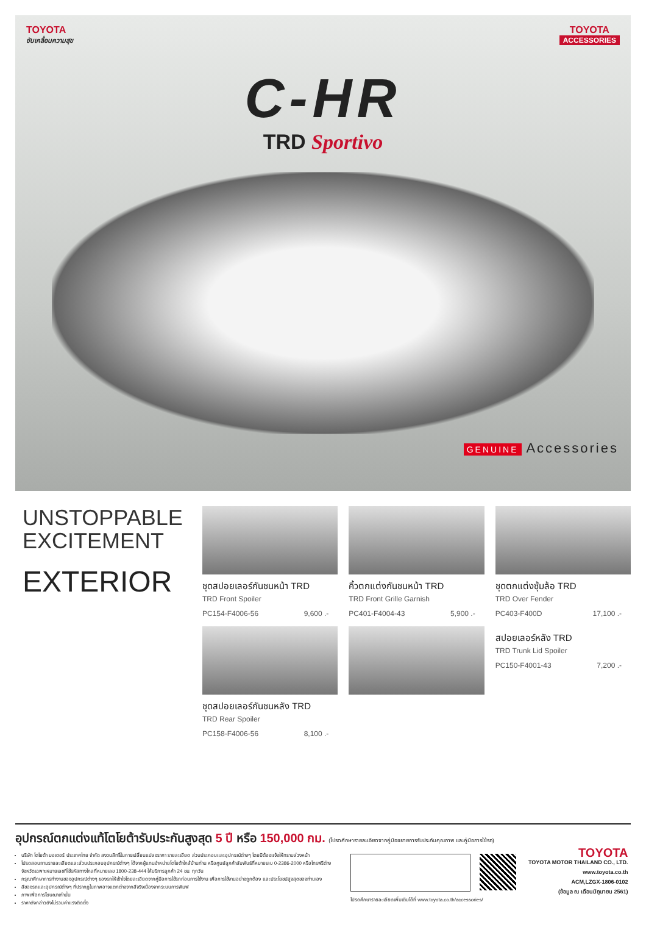TOYOTA
ขับเคลื่อนความสุข
TOYOTA
ACCESSORIES
C-HR
TRD Sportivo
GENUINE Accessories
UNSTOPPABLE
EXCITEMENT
EXTERIOR
ชุดสปอยเลอร์กันชนหน้า TRD
TRD Front Spoiler
PC154-F4006-56 9,600 .-
คิ้วตกแต่งกันชนหน้า TRD
TRD Front Grille Garnish
PC401-F4004-43 5,900 .-
ชุดตกแต่งซุ้มล้อ TRD
TRD Over Fender
PC403-F400D 17,100 .-
ชุดสปอยเลอร์กันชนหลัง TRD
TRD Rear Spoiler
PC158-F4006-56 8,100 .-
สปอยเลอร์หลัง TRD
TRD Trunk Lid Spoiler
PC150-F4001-43 7,200 .-
อุปกรณ์ตกแต่งแท้โตโยต้ารับประกันสูงสุด 5 ปี หรือ 150,000 กม. (โปรดศึกษารายละเอียดจากคู่มือขยายการรับประกันคุณภาพ และคู่มือการใช้รถ)
บริษัท โตโยต้า มอเตอร์ ประเทศไทย จำกัด สงวนสิทธิ์ในการเปลี่ยนแปลงราคา รายละเอียด ส่วนประกอบและอุปกรณ์ต่างๆ โดยมิต้องแจ้งให้ทราบล่วงหน้า
โปรดสอบถามรายละเอียดและส่วนประกอบอุปกรณ์ต่างๆ ได้จากผู้แทนจำหน่ายโตโยต้าใกล้บ้านท่าน หรือศูนย์ลูกค้าสัมพันธ์ที่หมายเลข 0-2386-2000 หรือโทรฟรีต่างจังหวัดเฉพาะหมายเลขที่ใช้รหัสทางไกลที่หมายเลข 1800-238-444 ให้บริการลูกค้า 24 ชม. ทุกวัน
กรุณาศึกษาการทำงานของอุปกรณ์ต่างๆ ของรถให้เข้าใจโดยละเอียดจากคู่มือการใช้รถก่อนการใช้งาน เพื่อการใช้งานอย่างถูกต้อง และประโยชน์สูงสุดของท่านเอง
สีของรถและอุปกรณ์ต่างๆ ที่ปรากฏในภาพอาจแตกต่างจากสีจริงเนื่องจากระบบการพิมพ์
ภาพเพื่อการโฆษณาเท่านั้น
ราคาดังกล่าวยังไม่รวมค่าแรงติดตั้ง
โปรดศึกษารายละเอียดเพิ่มเติมได้ที่ www.toyota.co.th/accessories/
TOYOTA
TOYOTA MOTOR THAILAND CO., LTD.
www.toyota.co.th
ACM,LZGX-1806-0102
(ข้อมูล ณ เดือนมิถุนายน 2561)